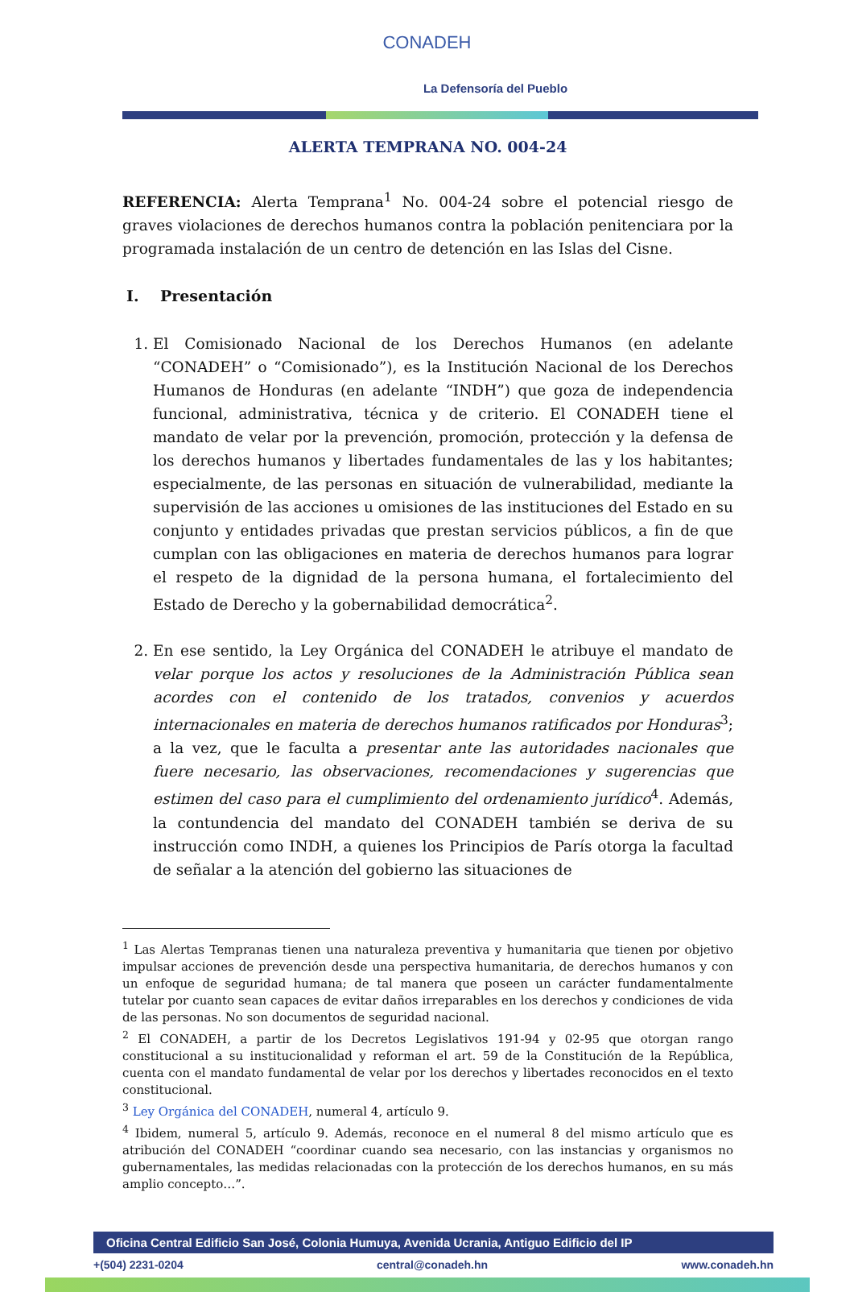CONADEH
La Defensoría del Pueblo
ALERTA TEMPRANA NO. 004-24
REFERENCIA: Alerta Temprana<sup>1</sup> No. 004-24 sobre el potencial riesgo de graves violaciones de derechos humanos contra la población penitenciara por la programada instalación de un centro de detención en las Islas del Cisne.
I. Presentación
1. El Comisionado Nacional de los Derechos Humanos (en adelante “CONADEH” o “Comisionado”), es la Institución Nacional de los Derechos Humanos de Honduras (en adelante “INDH”) que goza de independencia funcional, administrativa, técnica y de criterio. El CONADEH tiene el mandato de velar por la prevención, promoción, protección y la defensa de los derechos humanos y libertades fundamentales de las y los habitantes; especialmente, de las personas en situación de vulnerabilidad, mediante la supervisión de las acciones u omisiones de las instituciones del Estado en su conjunto y entidades privadas que prestan servicios públicos, a fin de que cumplan con las obligaciones en materia de derechos humanos para lograr el respeto de la dignidad de la persona humana, el fortalecimiento del Estado de Derecho y la gobernabilidad democrática<sup>2</sup>.
2. En ese sentido, la Ley Orgánica del CONADEH le atribuye el mandato de velar porque los actos y resoluciones de la Administración Pública sean acordes con el contenido de los tratados, convenios y acuerdos internacionales en materia de derechos humanos ratificados por Honduras<sup>3</sup>; a la vez, que le faculta a presentar ante las autoridades nacionales que fuere necesario, las observaciones, recomendaciones y sugerencias que estimen del caso para el cumplimiento del ordenamiento jurídico<sup>4</sup>. Además, la contundencia del mandato del CONADEH también se deriva de su instrucción como INDH, a quienes los Principios de París otorga la facultad de señalar a la atención del gobierno las situaciones de
<sup>1</sup> Las Alertas Tempranas tienen una naturaleza preventiva y humanitaria que tienen por objetivo impulsar acciones de prevención desde una perspectiva humanitaria, de derechos humanos y con un enfoque de seguridad humana; de tal manera que poseen un carácter fundamentalmente tutelar por cuanto sean capaces de evitar daños irreparables en los derechos y condiciones de vida de las personas. No son documentos de seguridad nacional.
<sup>2</sup> El CONADEH, a partir de los Decretos Legislativos 191-94 y 02-95 que otorgan rango constitucional a su institucionalidad y reforman el art. 59 de la Constitución de la República, cuenta con el mandato fundamental de velar por los derechos y libertades reconocidos en el texto constitucional.
<sup>3</sup> Ley Orgánica del CONADEH, numeral 4, artículo 9.
<sup>4</sup> Ibidem, numeral 5, artículo 9. Además, reconoce en el numeral 8 del mismo artículo que es atribución del CONADEH “coordinar cuando sea necesario, con las instancias y organismos no gubernamentales, las medidas relacionadas con la protección de los derechos humanos, en su más amplio concepto…”.
Oficina Central Edificio San José, Colonia Humuya, Avenida Ucrania, Antiguo Edificio del IP
+(504) 2231-0204 central@conadeh.hn www.conadeh.hn